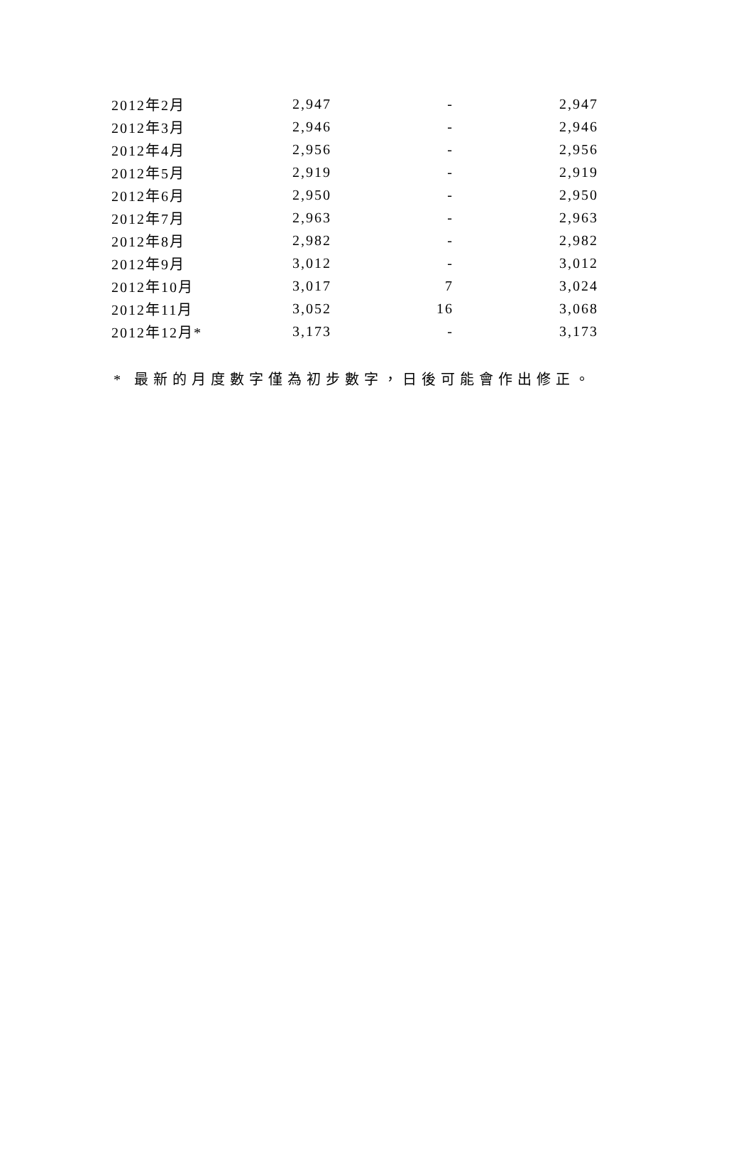| 2012年2月 | 2,947 | - | 2,947 |
| 2012年3月 | 2,946 | - | 2,946 |
| 2012年4月 | 2,956 | - | 2,956 |
| 2012年5月 | 2,919 | - | 2,919 |
| 2012年6月 | 2,950 | - | 2,950 |
| 2012年7月 | 2,963 | - | 2,963 |
| 2012年8月 | 2,982 | - | 2,982 |
| 2012年9月 | 3,012 | - | 3,012 |
| 2012年10月 | 3,017 | 7 | 3,024 |
| 2012年11月 | 3,052 | 16 | 3,068 |
| 2012年12月* | 3,173 | - | 3,173 |
* 最新的月度數字僅為初步數字，日後可能會作出修正。